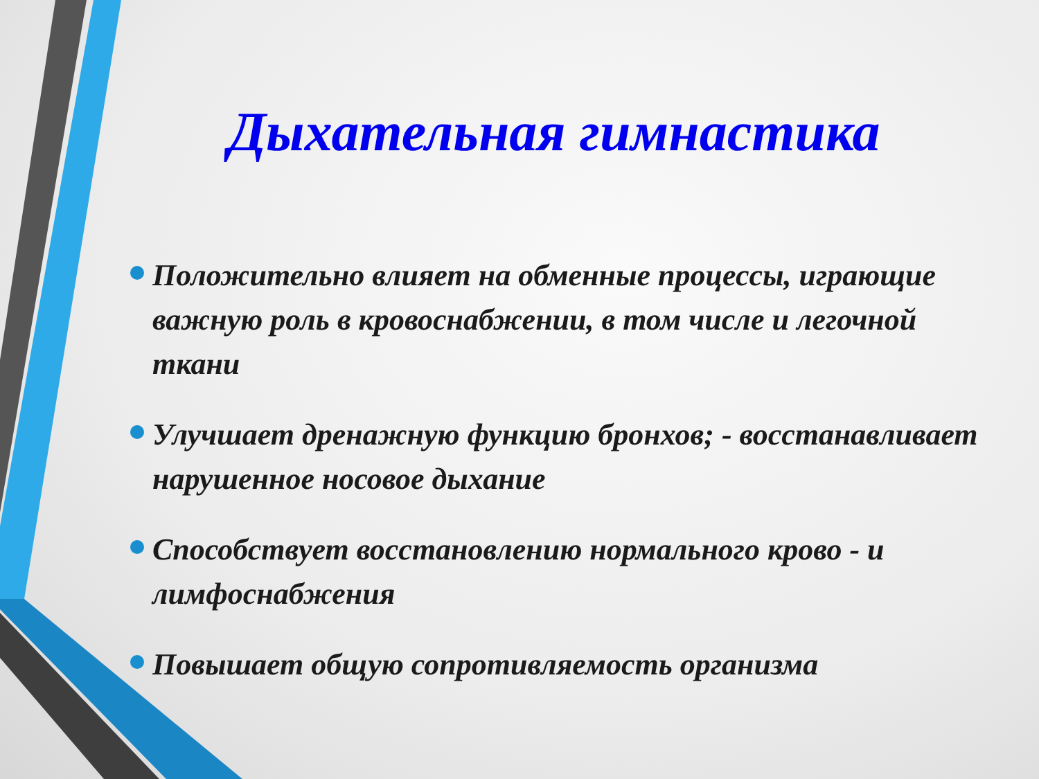Дыхательная гимнастика
Положительно влияет на обменные процессы, играющие важную роль в кровоснабжении, в том числе и легочной ткани
Улучшает дренажную функцию бронхов; - восстанавливает нарушенное носовое дыхание
Способствует восстановлению нормального крово - и лимфоснабжения
Повышает общую сопротивляемость организма